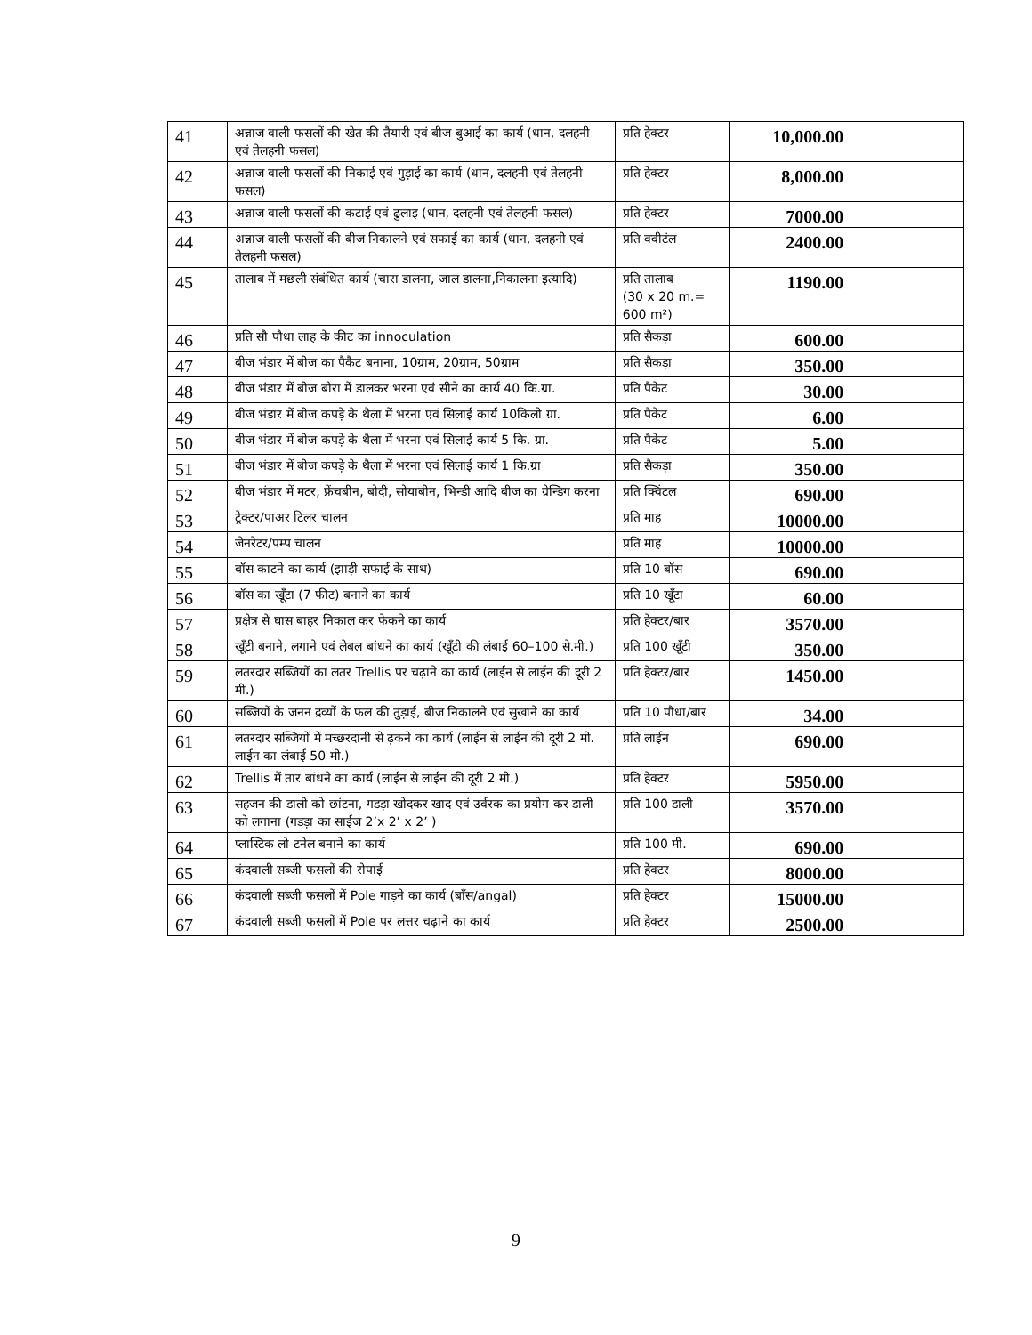| 41 | अन्नाज वाली फसलों की खेत की तैयारी एवं बीज बुआई का कार्य (धान, दलहनी एवं तेलहनी फसल) | प्रति हेक्टर | 10,000.00 | |
| 42 | अन्नाज वाली फसलों की निकाई एवं गुड़ाई का कार्य (धान, दलहनी एवं तेलहनी फसल) | प्रति हेक्टर | 8,000.00 | |
| 43 | अन्नाज वाली फसलों की कटाई एवं ढुलाइ (धान, दलहनी एवं तेलहनी फसल) | प्रति हेक्टर | 7000.00 | |
| 44 | अन्नाज वाली फसलों की बीज निकालने एवं सफाई का कार्य (धान, दलहनी एवं तेलहनी फसल) | प्रति क्वीटंल | 2400.00 | |
| 45 | तालाब में मछली संबंधित कार्य (चारा डालना, जाल डालना,निकालना इत्यादि) | प्रति तालाब (30 x 20 m.= 600 m²) | 1190.00 | |
| 46 | प्रति सौ पौधा लाह के कीट का innoculation | प्रति सैकड़ा | 600.00 | |
| 47 | बीज भंडार में बीज का पैकैट बनाना, 10ग्राम, 20ग्राम, 50ग्राम | प्रति सैकड़ा | 350.00 | |
| 48 | बीज भंडार में बीज बोरा में डालकर भरना एवं सीने का कार्य 40 कि.ग्रा. | प्रति पैकेट | 30.00 | |
| 49 | बीज भंडार में बीज कपड़े के थैला में भरना एवं सिलाई कार्य 10किलो ग्रा. | प्रति पैकेट | 6.00 | |
| 50 | बीज भंडार में बीज कपड़े के थैला में भरना एवं सिलाई कार्य 5 कि. ग्रा. | प्रति पैकेट | 5.00 | |
| 51 | बीज भंडार में बीज कपड़े के थैला में भरना एवं सिलाई कार्य 1 कि.ग्रा | प्रति सैकड़ा | 350.00 | |
| 52 | बीज भंडार में मटर, फ्रेंचबीन, बोदी, सोयाबीन, भिन्डी आदि बीज का ग्रेन्डिग करना | प्रति क्विंटल | 690.00 | |
| 53 | ट्रेक्टर/पाअर टिलर चालन | प्रति माह | 10000.00 | |
| 54 | जेनरेटर/पम्प चालन | प्रति माह | 10000.00 | |
| 55 | बॉस काटने का कार्य (झाड़ी सफाई के साथ) | प्रति 10 बॉस | 690.00 | |
| 56 | बॉस का खूँटा (7 फीट) बनाने का कार्य | प्रति 10 खूँटा | 60.00 | |
| 57 | प्रक्षेत्र से घास बाहर निकाल कर फेकने का कार्य | प्रति हेक्टर/बार | 3570.00 | |
| 58 | खूँटी बनाने, लगाने एवं लेबल बांधने का कार्य (खूँटी की लंबाई 60–100 से.मी.) | प्रति 100 खूँटी | 350.00 | |
| 59 | लतरदार सब्जियों का लतर Trellis पर चढ़ाने का कार्य (लाईन से लाईन की दूरी 2 मी.) | प्रति हेक्टर/बार | 1450.00 | |
| 60 | सब्जियों के जनन द्रव्यों के फल की तुड़ाई, बीज निकालने एवं सुखाने का कार्य | प्रति 10 पौधा/बार | 34.00 | |
| 61 | लतरदार सब्जियों में मच्छरदानी से ढ़कने का कार्य (लाईन से लाईन की दूरी 2 मी. लाईन का लंबाई 50 मी.) | प्रति लाईन | 690.00 | |
| 62 | Trellis में तार बांधने का कार्य (लाईन से लाईन की दूरी 2 मी.) | प्रति हेक्टर | 5950.00 | |
| 63 | सहजन की डाली को छांटना, गडड़ा खोदकर खाद एवं उर्वरक का प्रयोग कर डाली को लगाना (गडड़ा का साईज 2’x 2’ x 2’ ) | प्रति 100 डाली | 3570.00 | |
| 64 | प्लास्टिक लो टनेल बनाने का कार्य | प्रति 100 मी. | 690.00 | |
| 65 | कंदवाली सब्जी फसलों की रोपाई | प्रति हेक्टर | 8000.00 | |
| 66 | कंदवाली सब्जी फसलों में Pole गाड़ने का कार्य (बाँस/angal) | प्रति हेक्टर | 15000.00 | |
| 67 | कंदवाली सब्जी फसलों में Pole पर लत्तर चढ़ाने का कार्य | प्रति हेक्टर | 2500.00 | |
9